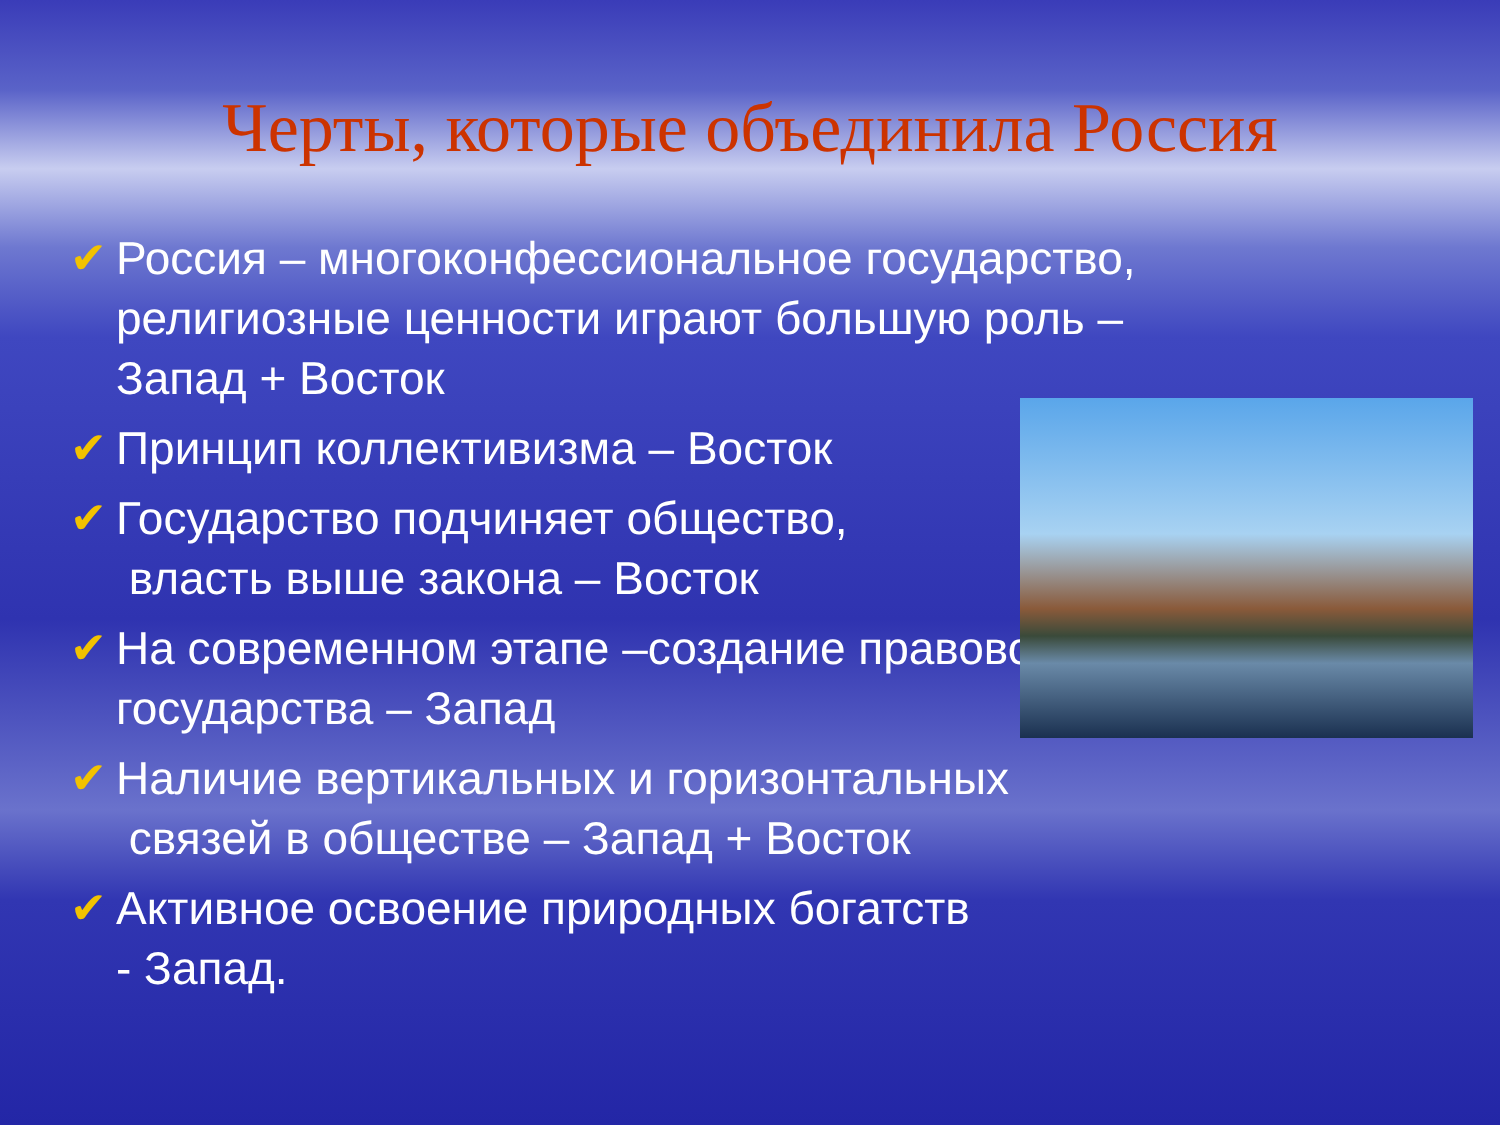Черты, которые объединила Россия
✔ Россия – многоконфессиональное государство, религиозные ценности играют большую роль – Запад + Восток
✔ Принцип коллективизма – Восток
✔ Государство подчиняет общество,
власть выше закона – Восток
✔ На современном этапе –создание правового государства – Запад
✔ Наличие вертикальных и горизонтальных
связей в обществе – Запад + Восток
✔ Активное освоение природных богатств
- Запад.